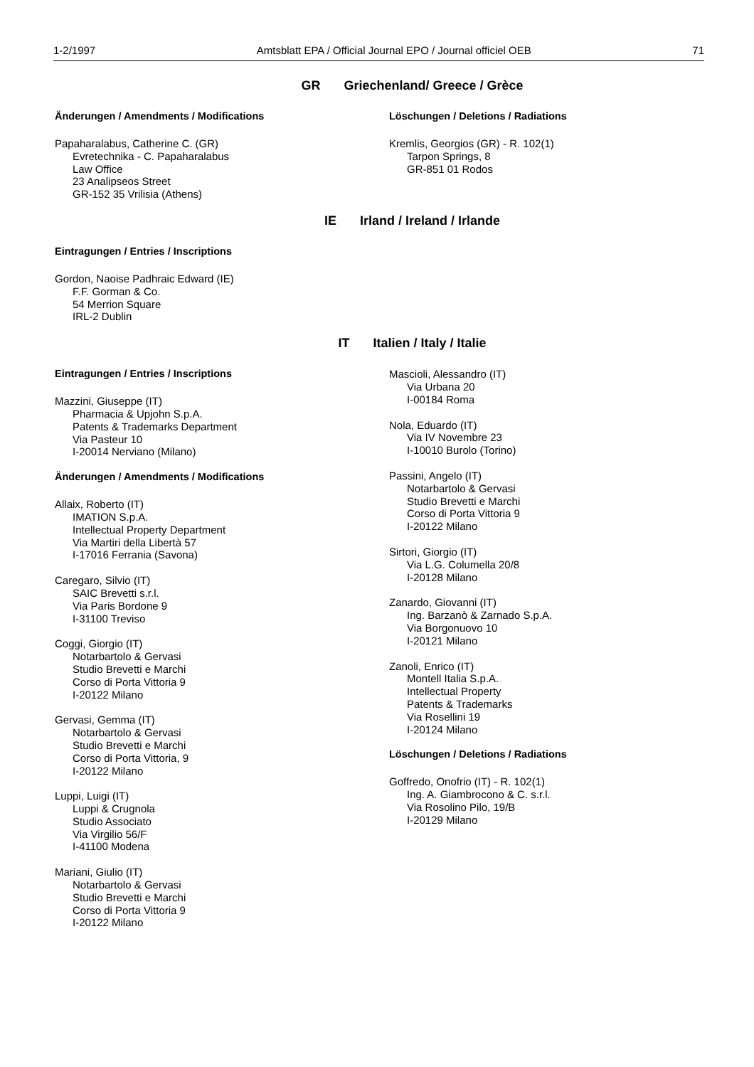1-2/1997 Amtsblatt EPA / Official Journal EPO / Journal officiel OEB 71
GR Griechenland/ Greece / Grèce
Änderungen / Amendments / Modifications
Papaharalabus, Catherine C. (GR)
Evretechnika - C. Papaharalabus
Law Office
23 Analipseos Street
GR-152 35 Vrilisia (Athens)
Löschungen / Deletions / Radiations
Kremlis, Georgios (GR) - R. 102(1)
Tarpon Springs, 8
GR-851 01 Rodos
IE Irland / Ireland / Irlande
Eintragungen / Entries / Inscriptions
Gordon, Naoise Padhraic Edward (IE)
F.F. Gorman & Co.
54 Merrion Square
IRL-2 Dublin
IT Italien / Italy / Italie
Eintragungen / Entries / Inscriptions
Mazzini, Giuseppe (IT)
Pharmacia & Upjohn S.p.A.
Patents & Trademarks Department
Via Pasteur 10
I-20014 Nerviano (Milano)
Änderungen / Amendments / Modifications
Allaix, Roberto (IT)
IMATION S.p.A.
Intellectual Property Department
Via Martiri della Libertà 57
I-17016 Ferrania (Savona)
Caregaro, Silvio (IT)
SAIC Brevetti s.r.l.
Via Paris Bordone 9
I-31100 Treviso
Coggi, Giorgio (IT)
Notarbartolo & Gervasi
Studio Brevetti e Marchi
Corso di Porta Vittoria 9
I-20122 Milano
Gervasi, Gemma (IT)
Notarbartolo & Gervasi
Studio Brevetti e Marchi
Corso di Porta Vittoria, 9
I-20122 Milano
Luppi, Luigi (IT)
Luppi & Crugnola
Studio Associato
Via Virgilio 56/F
I-41100 Modena
Mariani, Giulio (IT)
Notarbartolo & Gervasi
Studio Brevetti e Marchi
Corso di Porta Vittoria 9
I-20122 Milano
Mascioli, Alessandro (IT)
Via Urbana 20
I-00184 Roma
Nola, Eduardo (IT)
Via IV Novembre 23
I-10010 Burolo (Torino)
Passini, Angelo (IT)
Notarbartolo & Gervasi
Studio Brevetti e Marchi
Corso di Porta Vittoria 9
I-20122 Milano
Sirtori, Giorgio (IT)
Via L.G. Columella 20/8
I-20128 Milano
Zanardo, Giovanni (IT)
Ing. Barzanò & Zarnado S.p.A.
Via Borgonuovo 10
I-20121 Milano
Zanoli, Enrico (IT)
Montell Italia S.p.A.
Intellectual Property
Patents & Trademarks
Via Rosellini 19
I-20124 Milano
Löschungen / Deletions / Radiations
Goffredo, Onofrio (IT) - R. 102(1)
Ing. A. Giambrocono & C. s.r.l.
Via Rosolino Pilo, 19/B
I-20129 Milano